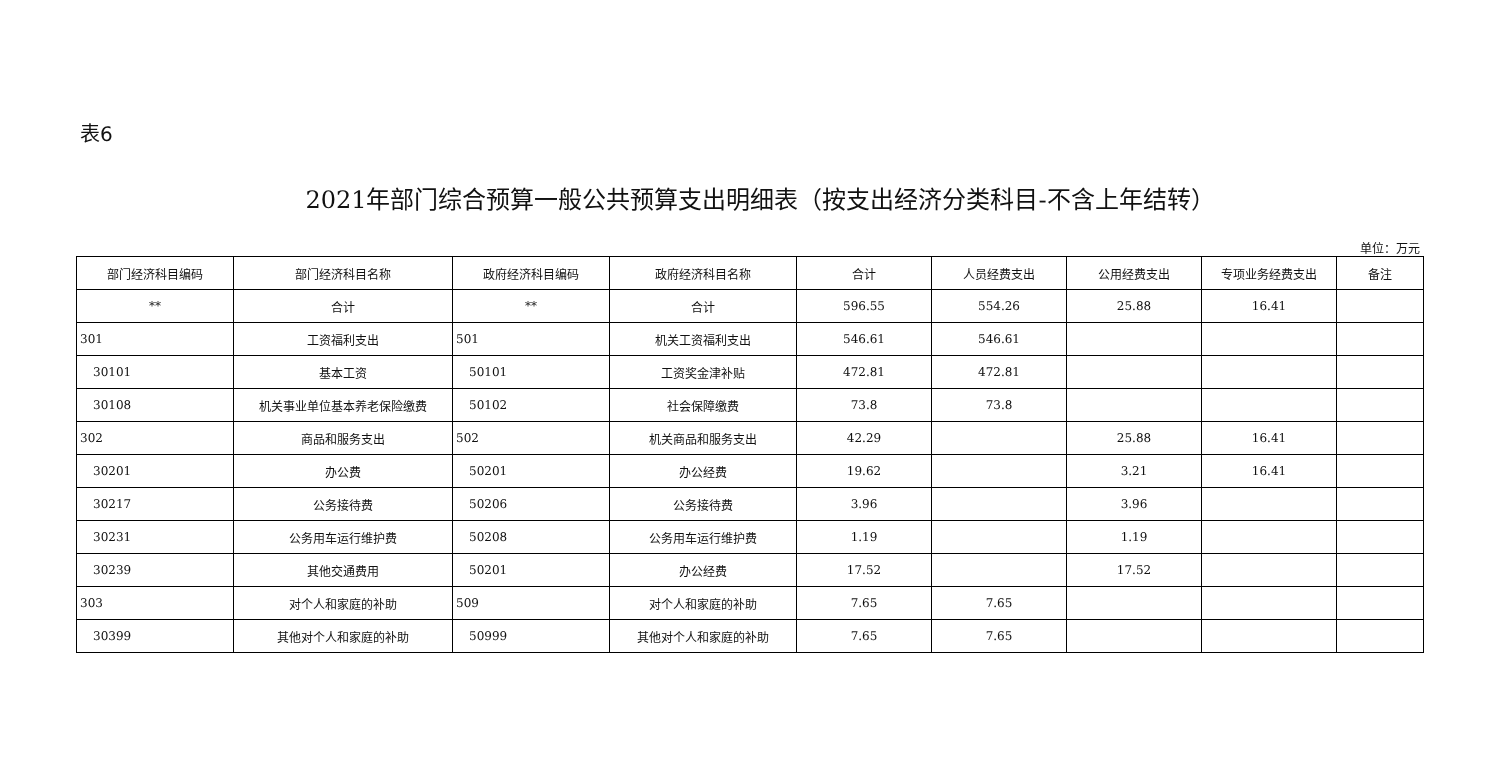表6
2021年部门综合预算一般公共预算支出明细表（按支出经济分类科目-不含上年结转）
单位：万元
| 部门经济科目编码 | 部门经济科目名称 | 政府经济科目编码 | 政府经济科目名称 | 合计 | 人员经费支出 | 公用经费支出 | 专项业务经费支出 | 备注 |
| --- | --- | --- | --- | --- | --- | --- | --- | --- |
| ** | 合计 | ** | 合计 | 596.55 | 554.26 | 25.88 | 16.41 | |
| 301 | 工资福利支出 | 501 | 机关工资福利支出 | 546.61 | 546.61 | | | |
| 30101 | 基本工资 | 50101 | 工资奖金津补贴 | 472.81 | 472.81 | | | |
| 30108 | 机关事业单位基本养老保险缴费 | 50102 | 社会保障缴费 | 73.8 | 73.8 | | | |
| 302 | 商品和服务支出 | 502 | 机关商品和服务支出 | 42.29 | | 25.88 | 16.41 | |
| 30201 | 办公费 | 50201 | 办公经费 | 19.62 | | 3.21 | 16.41 | |
| 30217 | 公务接待费 | 50206 | 公务接待费 | 3.96 | | 3.96 | | |
| 30231 | 公务用车运行维护费 | 50208 | 公务用车运行维护费 | 1.19 | | 1.19 | | |
| 30239 | 其他交通费用 | 50201 | 办公经费 | 17.52 | | 17.52 | | |
| 303 | 对个人和家庭的补助 | 509 | 对个人和家庭的补助 | 7.65 | 7.65 | | | |
| 30399 | 其他对个人和家庭的补助 | 50999 | 其他对个人和家庭的补助 | 7.65 | 7.65 | | | |